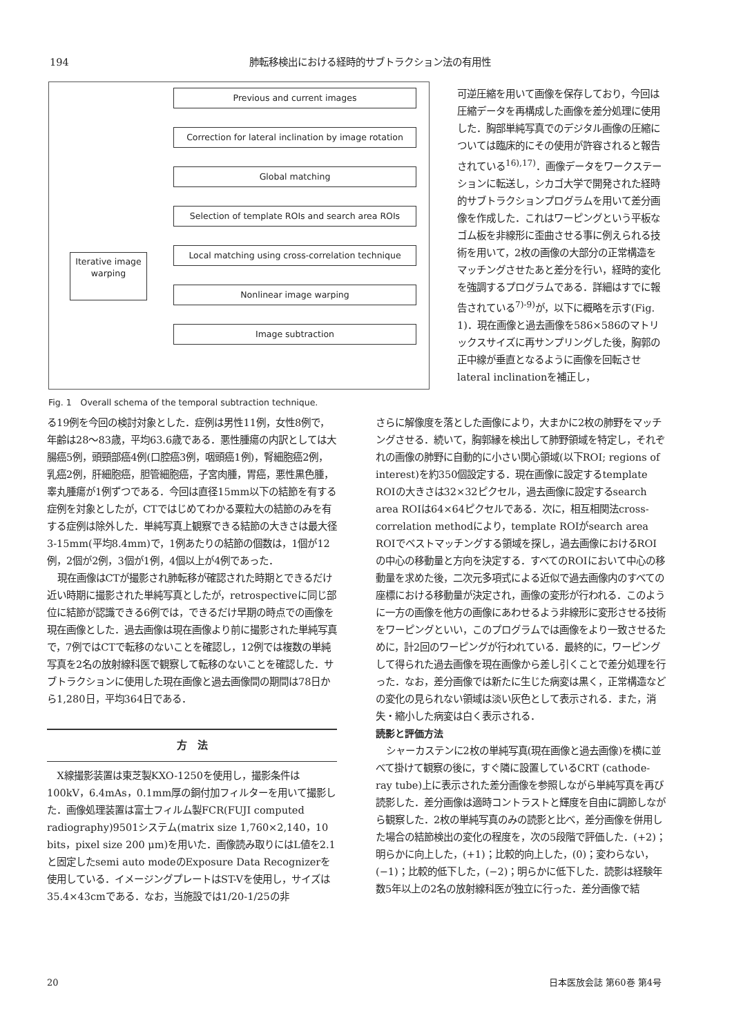194 肺転移検出における経時的サブトラクション法の有用性
Iterative image warping
Previous and current images
Correction for lateral inclination by image rotation
Global matching
Selection of template ROIs and search area ROIs
Local matching using cross-correlation technique
Nonlinear image warping
Image subtraction
Fig. 1　Overall schema of the temporal subtraction technique.
可逆圧縮を用いて画像を保存しており，今回は圧縮データを再構成した画像を差分処理に使用した．胸部単純写真でのデジタル画像の圧縮については臨床的にその使用が許容されると報告されている<sup>16),17)</sup>．画像データをワークステーションに転送し，シカゴ大学で開発された経時的サブトラクションプログラムを用いて差分画像を作成した．これはワーピングという平板なゴム板を非線形に歪曲させる事に例えられる技術を用いて，2枚の画像の大部分の正常構造をマッチングさせたあと差分を行い，経時的変化を強調するプログラムである．詳細はすでに報告されている<sup>7)-9)</sup>が，以下に概略を示す(Fig. 1)．現在画像と過去画像を586×586のマトリックスサイズに再サンプリングした後，胸郭の正中線が垂直となるように画像を回転させlateral inclinationを補正し，
る19例を今回の検討対象とした．症例は男性11例，女性8例で，年齢は28～83歳，平均63.6歳である．悪性腫瘍の内訳としては大腸癌5例，頭頸部癌4例(口腔癌3例，咽頭癌1例)，腎細胞癌2例，乳癌2例，肝細胞癌，胆管細胞癌，子宮肉腫，胃癌，悪性黒色腫，睾丸腫瘍が1例ずつである．今回は直径15mm以下の結節を有する症例を対象としたが，CTではじめてわかる粟粒大の結節のみを有する症例は除外した．単純写真上観察できる結節の大きさは最大径3-15mm(平均8.4mm)で，1例あたりの結節の個数は，1個が12例，2個が2例，3個が1例，4個以上が4例であった．
現在画像はCTが撮影され肺転移が確認された時期とできるだけ近い時期に撮影された単純写真としたが，retrospectiveに同じ部位に結節が認識できる6例では，できるだけ早期の時点での画像を現在画像とした．過去画像は現在画像より前に撮影された単純写真で，7例ではCTで転移のないことを確認し，12例では複数の単純写真を2名の放射線科医で観察して転移のないことを確認した．サブトラクションに使用した現在画像と過去画像間の期間は78日から1,280日，平均364日である．
方　法
X線撮影装置は東芝製KXO-1250を使用し，撮影条件は100kV，6.4mAs，0.1mm厚の銅付加フィルターを用いて撮影した．画像処理装置は富士フィルム製FCR(FUJI computed radiography)9501システム(matrix size 1,760×2,140，10 bits，pixel size 200 μm)を用いた．画像読み取りにはL値を2.1と固定したsemi auto modeのExposure Data Recognizerを使用している．イメージングプレートはST-Vを使用し，サイズは35.4×43cmである．なお，当施設では1/20-1/25の非
さらに解像度を落とした画像により，大まかに2枚の肺野をマッチングさせる．続いて，胸郭縁を検出して肺野領域を特定し，それぞれの画像の肺野に自動的に小さい関心領域(以下ROI; regions of interest)を約350個設定する．現在画像に設定するtemplate ROIの大きさは32×32ピクセル，過去画像に設定するsearch area ROIは64×64ピクセルである．次に，相互相関法cross-correlation methodにより，template ROIがsearch area ROIでベストマッチングする領域を探し，過去画像におけるROIの中心の移動量と方向を決定する．すべてのROIにおいて中心の移動量を求めた後，二次元多項式による近似で過去画像内のすべての座標における移動量が決定され，画像の変形が行われる．このように一方の画像を他方の画像にあわせるよう非線形に変形させる技術をワーピングといい，このプログラムでは画像をより一致させるために，計2回のワーピングが行われている．最終的に，ワーピングして得られた過去画像を現在画像から差し引くことで差分処理を行った．なお，差分画像では新たに生じた病変は黒く，正常構造などの変化の見られない領域は淡い灰色として表示される．また，消失・縮小した病変は白く表示される．
読影と評価方法
シャーカステンに2枚の単純写真(現在画像と過去画像)を横に並べて掛けて観察の後に，すぐ隣に設置しているCRT (cathode-ray tube)上に表示された差分画像を参照しながら単純写真を再び読影した．差分画像は適時コントラストと輝度を自由に調節しながら観察した．2枚の単純写真のみの読影と比べ，差分画像を併用した場合の結節検出の変化の程度を，次の5段階で評価した．(+2)；明らかに向上した，(+1)；比較的向上した，(0)；変わらない，(−1)；比較的低下した，(−2)；明らかに低下した．読影は経験年数5年以上の2名の放射線科医が独立に行った．差分画像で結
20 日本医放会誌 第60巻 第4号